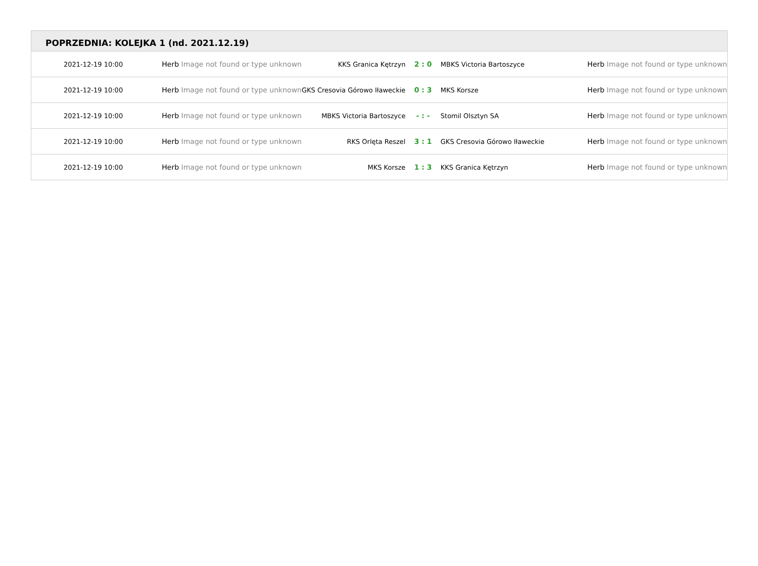POPRZEDNIA: KOLEJKA 1 (nd. 2021.12.19)
| 2021-12-19 10:00 | Herb Image not found or type unknown | KKS Granica Kętrzyn | 2 : 0 | MBKS Victoria Bartoszyce | Herb Image not found or type unknown |
| 2021-12-19 10:00 | Herb Image not found or type unknown | GKS Cresovia Górowo Iławeckie | 0 : 3 | MKS Korsze | Herb Image not found or type unknown |
| 2021-12-19 10:00 | Herb Image not found or type unknown | MBKS Victoria Bartoszyce | - : - | Stomil Olsztyn SA | Herb Image not found or type unknown |
| 2021-12-19 10:00 | Herb Image not found or type unknown | RKS Orlęta Reszel | 3 : 1 | GKS Cresovia Górowo Iławeckie | Herb Image not found or type unknown |
| 2021-12-19 10:00 | Herb Image not found or type unknown | MKS Korsze | 1 : 3 | KKS Granica Kętrzyn | Herb Image not found or type unknown |